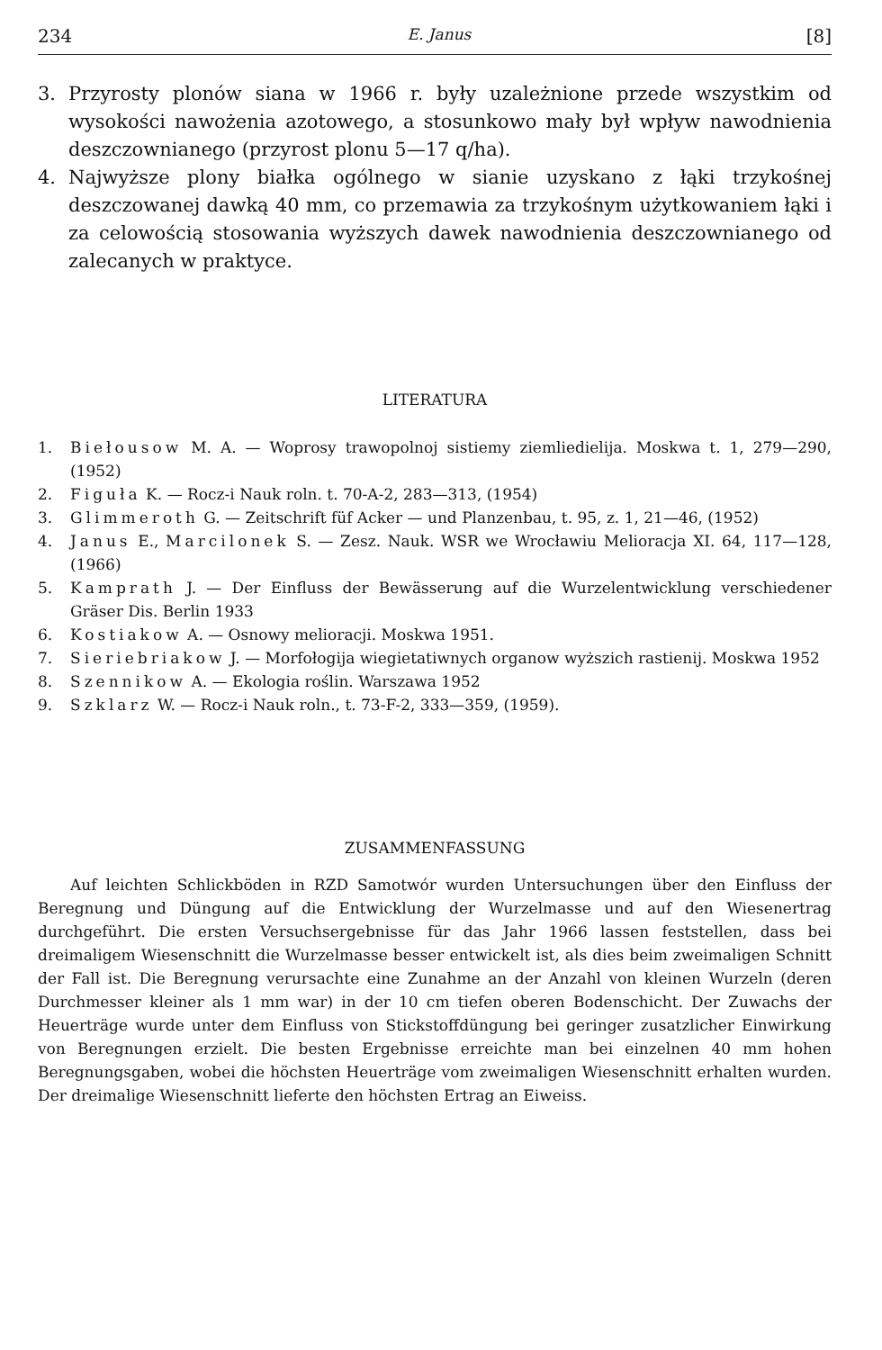234 E. Janus [8]
3. Przyrosty plonów siana w 1966 r. były uzależnione przede wszystkim od wysokości nawożenia azotowego, a stosunkowo mały był wpływ nawodnienia deszczownianego (przyrost plonu 5—17 q/ha).
4. Najwyższe plony białka ogólnego w sianie uzyskano z łąki trzykośnej deszczowanej dawką 40 mm, co przemawia za trzykośnym użytkowaniem łąki i za celowością stosowania wyższych dawek nawodnienia deszczownianego od zalecanych w praktyce.
LITERATURA
1. Biełousow M. A. — Woprosy trawopolnoj sistiemy ziemliedielija. Moskwa t. 1, 279—290, (1952)
2. Figuła K. — Rocz-i Nauk roln. t. 70-A-2, 283—313, (1954)
3. Glimmeroth G. — Zeitschrift füf Acker — und Planzenbau, t. 95, z. 1, 21—46, (1952)
4. Janus E., Marcilonek S. — Zesz. Nauk. WSR we Wrocławiu Melioracja XI. 64, 117—128, (1966)
5. Kamprath J. — Der Einfluss der Bewässerung auf die Wurzelentwicklung verschiedener Gräser Dis. Berlin 1933
6. Kostiakow A. — Osnowy melioracji. Moskwa 1951.
7. Sieriebriakow J. — Morfołogija wiegietatiwnych organow wyższich rastienij. Moskwa 1952
8. Szennikow A. — Ekologia roślin. Warszawa 1952
9. Szklarz W. — Rocz-i Nauk roln., t. 73-F-2, 333—359, (1959).
ZUSAMMENFASSUNG
Auf leichten Schlickböden in RZD Samotwór wurden Untersuchungen über den Einfluss der Beregnung und Düngung auf die Entwicklung der Wurzelmasse und auf den Wiesenertrag durchgeführt. Die ersten Versuchsergebnisse für das Jahr 1966 lassen feststellen, dass bei dreimaligem Wiesenschnitt die Wurzelmasse besser entwickelt ist, als dies beim zweimaligen Schnitt der Fall ist. Die Beregnung verursachte eine Zunahme an der Anzahl von kleinen Wurzeln (deren Durchmesser kleiner als 1 mm war) in der 10 cm tiefen oberen Bodenschicht. Der Zuwachs der Heuerträge wurde unter dem Einfluss von Stickstoffdüngung bei geringer zusatzlicher Einwirkung von Beregnungen erzielt. Die besten Ergebnisse erreichte man bei einzelnen 40 mm hohen Beregnungsgaben, wobei die höchsten Heuerträge vom zweimaligen Wiesenschnitt erhalten wurden. Der dreimalige Wiesenschnitt lieferte den höchsten Ertrag an Eiweiss.